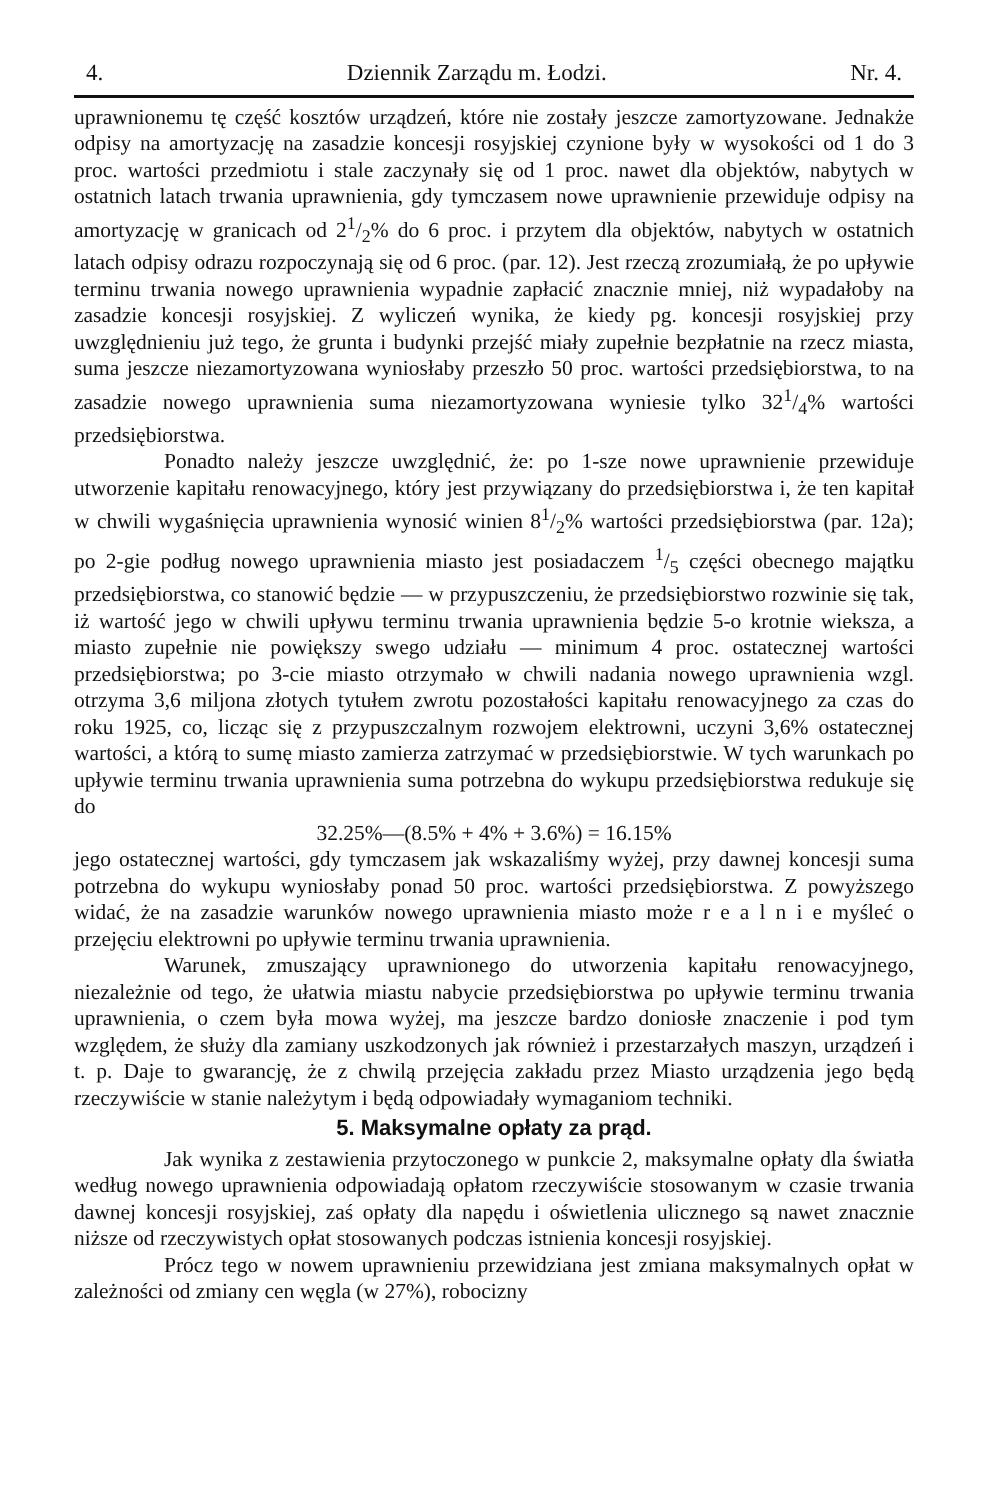4. Dziennik Zarządu m. Łodzi. Nr. 4.
uprawnionemu tę część kosztów urządzeń, które nie zostały jeszcze zamortyzowane. Jednakże odpisy na amortyzację na zasadzie koncesji rosyjskiej czynione były w wysokości od 1 do 3 proc. wartości przedmiotu i stale zaczynały się od 1 proc. nawet dla objektów, nabytych w ostatnich latach trwania uprawnienia, gdy tymczasem nowe uprawnienie przewiduje odpisy na amortyzację w granicach od 21/2% do 6 proc. i przytem dla objektów, nabytych w ostatnich latach odpisy odrazu rozpoczynają się od 6 proc. (par. 12). Jest rzeczą zrozumiałą, że po upływie terminu trwania nowego uprawnienia wypadnie zapłacić znacznie mniej, niż wypadałoby na zasadzie koncesji rosyjskiej. Z wyliczeń wynika, że kiedy pg. koncesji rosyjskiej przy uwzględnieniu już tego, że grunta i budynki przejść miały zupełnie bezpłatnie na rzecz miasta, suma jeszcze niezamortyzowana wyniosłaby przeszło 50 proc. wartości przedsiębiorstwa, to na zasadzie nowego uprawnienia suma niezamortyzowana wyniesie tylko 321/4% wartości przedsiębiorstwa.
Ponadto należy jeszcze uwzględnić, że: po 1-sze nowe uprawnienie przewiduje utworzenie kapitału renowacyjnego, który jest przywiązany do przedsiębiorstwa i, że ten kapitał w chwili wygaśnięcia uprawnienia wynosić winien 81/2% wartości przedsiębiorstwa (par. 12a); po 2-gie podług nowego uprawnienia miasto jest posiadaczem 1/5 części obecnego majątku przedsiębiorstwa, co stanowić będzie — w przypuszczeniu, że przedsiębiorstwo rozwinie się tak, iż wartość jego w chwili upływu terminu trwania uprawnienia będzie 5-o krotnie wieksza, a miasto zupełnie nie powiększy swego udziału — minimum 4 proc. ostatecznej wartości przedsiębiorstwa; po 3-cie miasto otrzymało w chwili nadania nowego uprawnienia wzgl. otrzyma 3,6 miljona złotych tytułem zwrotu pozostałości kapitału renowacyjnego za czas do roku 1925, co, licząc się z przypuszczalnym rozwojem elektrowni, uczyni 3,6% ostatecznej wartości, a którą to sumę miasto zamierza zatrzymać w przedsiębiorstwie. W tych warunkach po upływie terminu trwania uprawnienia suma potrzebna do wykupu przedsiębiorstwa redukuje się do
32.25%—(8.5% + 4% + 3.6%) = 16.15%
jego ostatecznej wartości, gdy tymczasem jak wskazaliśmy wyżej, przy dawnej koncesji suma potrzebna do wykupu wyniosłaby ponad 50 proc. wartości przedsiębiorstwa. Z powyższego widać, że na zasadzie warunków nowego uprawnienia miasto może r e a l n i e myśleć o przejęciu elektrowni po upływie terminu trwania uprawnienia.
Warunek, zmuszający uprawnionego do utworzenia kapitału renowacyjnego, niezależnie od tego, że ułatwia miastu nabycie przedsiębiorstwa po upływie terminu trwania uprawnienia, o czem była mowa wyżej, ma jeszcze bardzo doniosłe znaczenie i pod tym względem, że służy dla zamiany uszkodzonych jak również i przestarzałych maszyn, urządzeń i t. p. Daje to gwarancję, że z chwilą przejęcia zakładu przez Miasto urządzenia jego będą rzeczywiście w stanie należytym i będą odpowiadały wymaganiom techniki.
5. Maksymalne opłaty za prąd.
Jak wynika z zestawienia przytoczonego w punkcie 2, maksymalne opłaty dla światła według nowego uprawnienia odpowiadają opłatom rzeczywiście stosowanym w czasie trwania dawnej koncesji rosyjskiej, zaś opłaty dla napędu i oświetlenia ulicznego są nawet znacznie niższe od rzeczywistych opłat stosowanych podczas istnienia koncesji rosyjskiej.
Prócz tego w nowem uprawnieniu przewidziana jest zmiana maksymalnych opłat w zależności od zmiany cen węgla (w 27%), robocizny